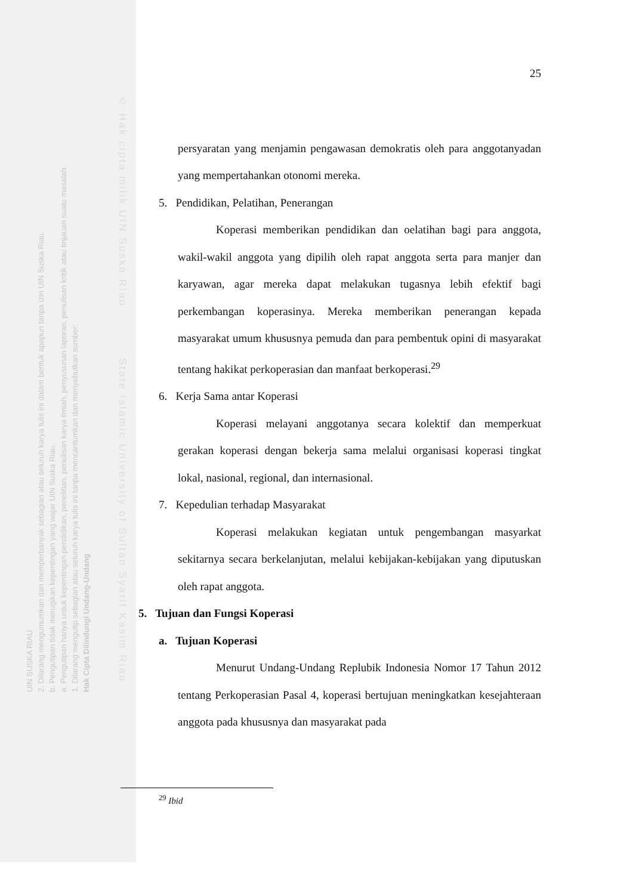© Hak cipta milik UIN Suska Riau State Islamic University of Sultan Syarif Kasim Riau
25
persyaratan yang menjamin pengawasan demokratis oleh para anggotanyadan yang mempertahankan otonomi mereka.
5. Pendidikan, Pelatihan, Penerangan
Koperasi memberikan pendidikan dan oelatihan bagi para anggota, wakil-wakil anggota yang dipilih oleh rapat anggota serta para manjer dan karyawan, agar mereka dapat melakukan tugasnya lebih efektif bagi perkembangan koperasinya. Mereka memberikan penerangan kepada masyarakat umum khususnya pemuda dan para pembentuk opini di masyarakat tentang hakikat perkoperasian dan manfaat berkoperasi.<sup>29</sup>
6. Kerja Sama antar Koperasi
Koperasi melayani anggotanya secara kolektif dan memperkuat gerakan koperasi dengan bekerja sama melalui organisasi koperasi tingkat lokal, nasional, regional, dan internasional.
7. Kepedulian terhadap Masyarakat
Koperasi melakukan kegiatan untuk pengembangan masyarkat sekitarnya secara berkelanjutan, melalui kebijakan-kebijakan yang diputuskan oleh rapat anggota.
5. Tujuan dan Fungsi Koperasi
a. Tujuan Koperasi
Menurut Undang-Undang Replubik Indonesia Nomor 17 Tahun 2012 tentang Perkoperasian Pasal 4, koperasi bertujuan meningkatkan kesejahteraan anggota pada khususnya dan masyarakat pada
<sup>29</sup> Ibid
UIN SUSKA RIAU
2. Dilarang mengumumkan dan memperbanyak sebagian atau seluruh karya tulis ini dalam bentuk apapun tanpa izin UIN Suska Riau.
b. Pengutipan tidak merugikan kepentingan yang wajar UIN Suska Riau.
a. Pengutipan hanya untuk kepentingan pendidikan, penelitian, penulisan karya ilmiah, penyusunan laporan, penulisan kritik atau tinjauan suatu masalah.
1. Dilarang mengutip sebagian atau seluruh karya tulis ini tanpa mencantumkan dan menyebutkan sumber:
Hak Cipta Dilindungi Undang-Undang